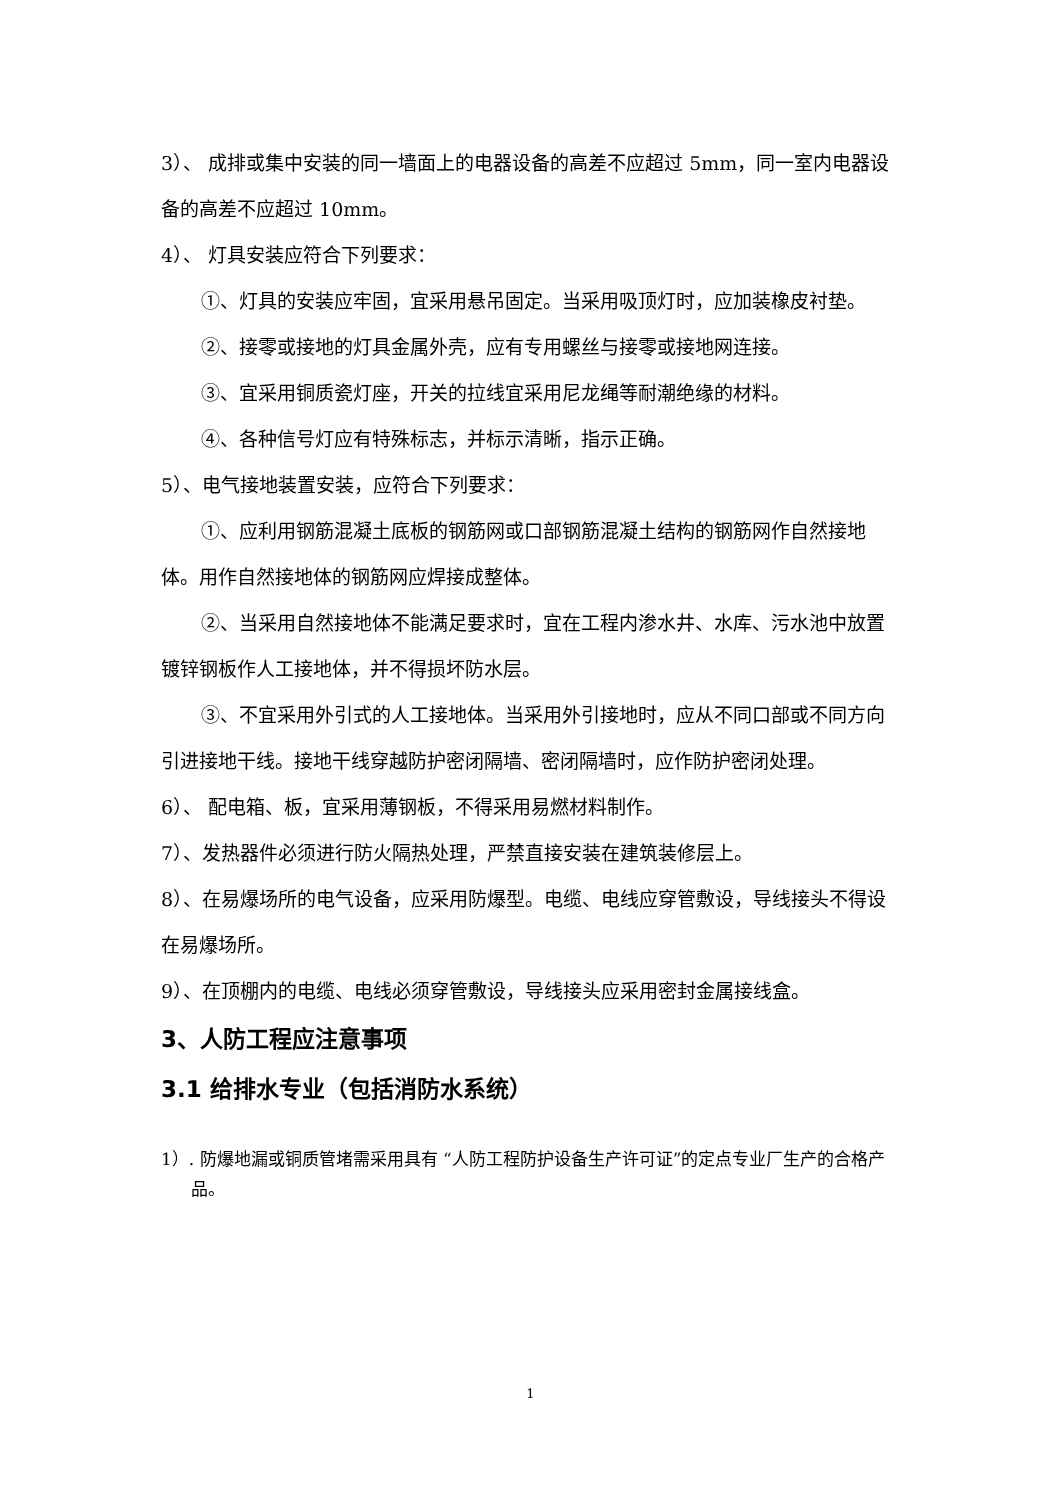3）、 成排或集中安装的同一墙面上的电器设备的高差不应超过 5mm，同一室内电器设备的高差不应超过 10mm。
4）、 灯具安装应符合下列要求：
①、灯具的安装应牢固，宜采用悬吊固定。当采用吸顶灯时，应加装橡皮衬垫。
②、接零或接地的灯具金属外壳，应有专用螺丝与接零或接地网连接。
③、宜采用铜质瓷灯座，开关的拉线宜采用尼龙绳等耐潮绝缘的材料。
④、各种信号灯应有特殊标志，并标示清晰，指示正确。
5）、电气接地装置安装，应符合下列要求：
①、应利用钢筋混凝土底板的钢筋网或口部钢筋混凝土结构的钢筋网作自然接地体。用作自然接地体的钢筋网应焊接成整体。
②、当采用自然接地体不能满足要求时，宜在工程内渗水井、水库、污水池中放置镀锌钢板作人工接地体，并不得损坏防水层。
③、不宜采用外引式的人工接地体。当采用外引接地时，应从不同口部或不同方向引进接地干线。接地干线穿越防护密闭隔墙、密闭隔墙时，应作防护密闭处理。
6）、 配电箱、板，宜采用薄钢板，不得采用易燃材料制作。
7）、发热器件必须进行防火隔热处理，严禁直接安装在建筑装修层上。
8）、在易爆场所的电气设备，应采用防爆型。电缆、电线应穿管敷设，导线接头不得设在易爆场所。
9）、在顶棚内的电缆、电线必须穿管敷设，导线接头应采用密封金属接线盒。
3、人防工程应注意事项
3.1 给排水专业（包括消防水系统）
1）. 防爆地漏或铜质管堵需采用具有 “人防工程防护设备生产许可证”的定点专业厂生产的合格产品。
1